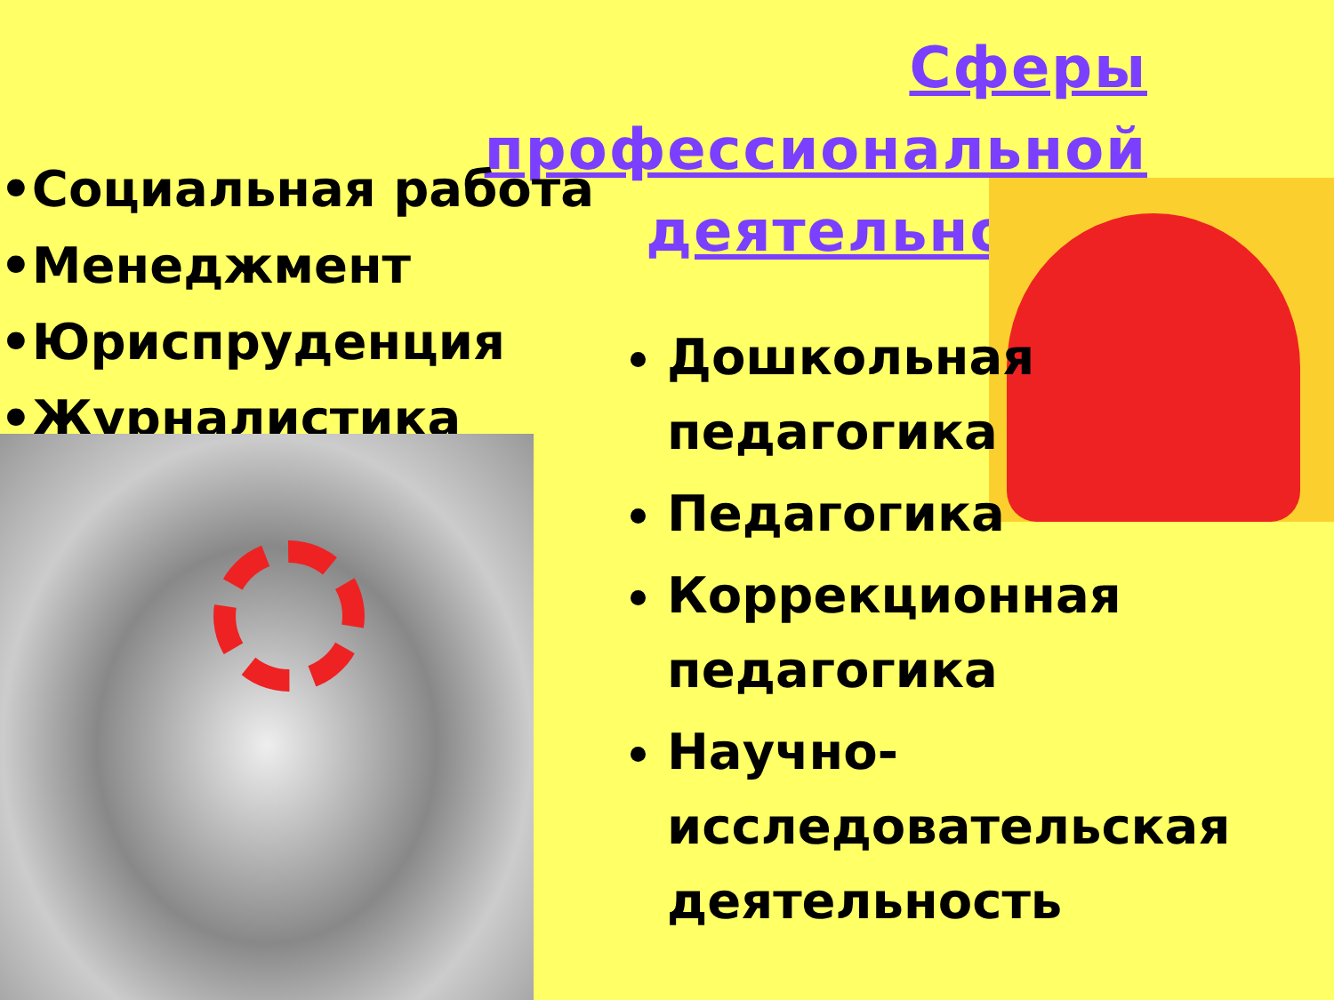Сферы профессиональной деятельности:
•Социальная работа
•Менеджмент
•Юриспруденция
•Журналистика
Дошкольная педагогика
Педагогика
Коррекционная педагогика
Научно-исследовательская деятельность